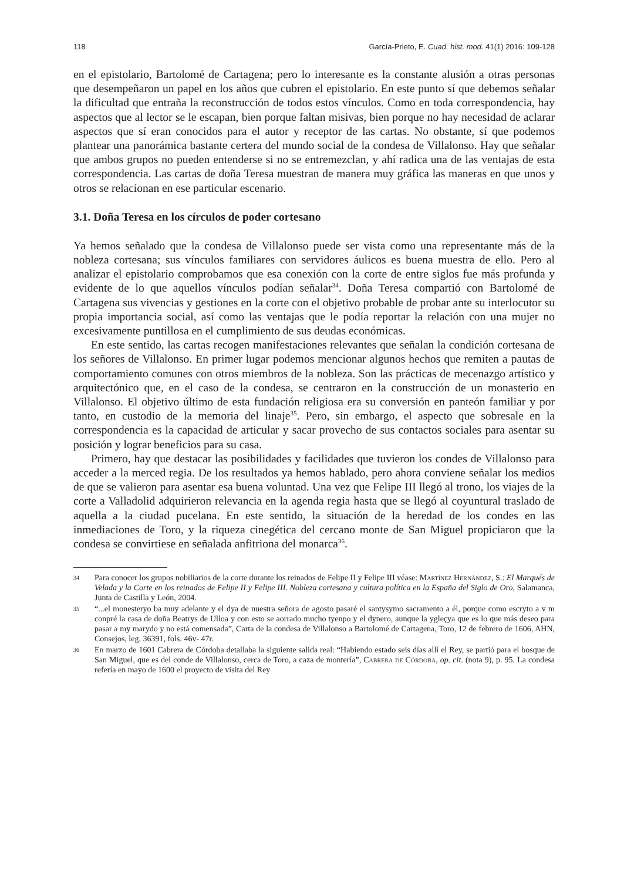118 García-Prieto, E. Cuad. hist. mod. 41(1) 2016: 109-128
en el epistolario, Bartolomé de Cartagena; pero lo interesante es la constante alusión a otras personas que desempeñaron un papel en los años que cubren el epistolario. En este punto sí que debemos señalar la dificultad que entraña la reconstrucción de todos estos vínculos. Como en toda correspondencia, hay aspectos que al lector se le escapan, bien porque faltan misivas, bien porque no hay necesidad de aclarar aspectos que sí eran conocidos para el autor y receptor de las cartas. No obstante, sí que podemos plantear una panorámica bastante certera del mundo social de la condesa de Villalonso. Hay que señalar que ambos grupos no pueden entenderse si no se entremezclan, y ahí radica una de las ventajas de esta correspondencia. Las cartas de doña Teresa muestran de manera muy gráfica las maneras en que unos y otros se relacionan en ese particular escenario.
3.1. Doña Teresa en los círculos de poder cortesano
Ya hemos señalado que la condesa de Villalonso puede ser vista como una representante más de la nobleza cortesana; sus vínculos familiares con servidores áulicos es buena muestra de ello. Pero al analizar el epistolario comprobamos que esa conexión con la corte de entre siglos fue más profunda y evidente de lo que aquellos vínculos podían señalar<sup>34</sup>. Doña Teresa compartió con Bartolomé de Cartagena sus vivencias y gestiones en la corte con el objetivo probable de probar ante su interlocutor su propia importancia social, así como las ventajas que le podía reportar la relación con una mujer no excesivamente puntillosa en el cumplimiento de sus deudas económicas.
En este sentido, las cartas recogen manifestaciones relevantes que señalan la condición cortesana de los señores de Villalonso. En primer lugar podemos mencionar algunos hechos que remiten a pautas de comportamiento comunes con otros miembros de la nobleza. Son las prácticas de mecenazgo artístico y arquitectónico que, en el caso de la condesa, se centraron en la construcción de un monasterio en Villalonso. El objetivo último de esta fundación religiosa era su conversión en panteón familiar y por tanto, en custodio de la memoria del linaje<sup>35</sup>. Pero, sin embargo, el aspecto que sobresale en la correspondencia es la capacidad de articular y sacar provecho de sus contactos sociales para asentar su posición y lograr beneficios para su casa.
Primero, hay que destacar las posibilidades y facilidades que tuvieron los condes de Villalonso para acceder a la merced regia. De los resultados ya hemos hablado, pero ahora conviene señalar los medios de que se valieron para asentar esa buena voluntad. Una vez que Felipe III llegó al trono, los viajes de la corte a Valladolid adquirieron relevancia en la agenda regia hasta que se llegó al coyuntural traslado de aquella a la ciudad pucelana. En este sentido, la situación de la heredad de los condes en las inmediaciones de Toro, y la riqueza cinegética del cercano monte de San Miguel propiciaron que la condesa se convirtiese en señalada anfitriona del monarca<sup>36</sup>.
34 Para conocer los grupos nobiliarios de la corte durante los reinados de Felipe II y Felipe III véase: Martínez Hernández, S.: El Marqués de Velada y la Corte en los reinados de Felipe II y Felipe III. Nobleza cortesana y cultura política en la España del Siglo de Oro, Salamanca, Junta de Castilla y León, 2004.
35 “...el monesteryo ba muy adelante y el dya de nuestra señora de agosto pasaré el santysymo sacramento a él, porque como escryto a v m conpré la casa de doña Beatrys de Ulloa y con esto se aorrado mucho tyenpo y el dynero, aunque la ygleçya que es lo que más deseo para pasar a my marydo y no está comensada”, Carta de la condesa de Villalonso a Bartolomé de Cartagena, Toro, 12 de febrero de 1606, AHN, Consejos, leg. 36391, fols. 46v- 47r.
36 En marzo de 1601 Cabrera de Córdoba detallaba la siguiente salida real: “Habiendo estado seis días allí el Rey, se partió para el bosque de San Miguel, que es del conde de Villalonso, cerca de Toro, a caza de montería”, Cabrera de Córdoba, op. cit. (nota 9), p. 95. La condesa refería en mayo de 1600 el proyecto de visita del Rey